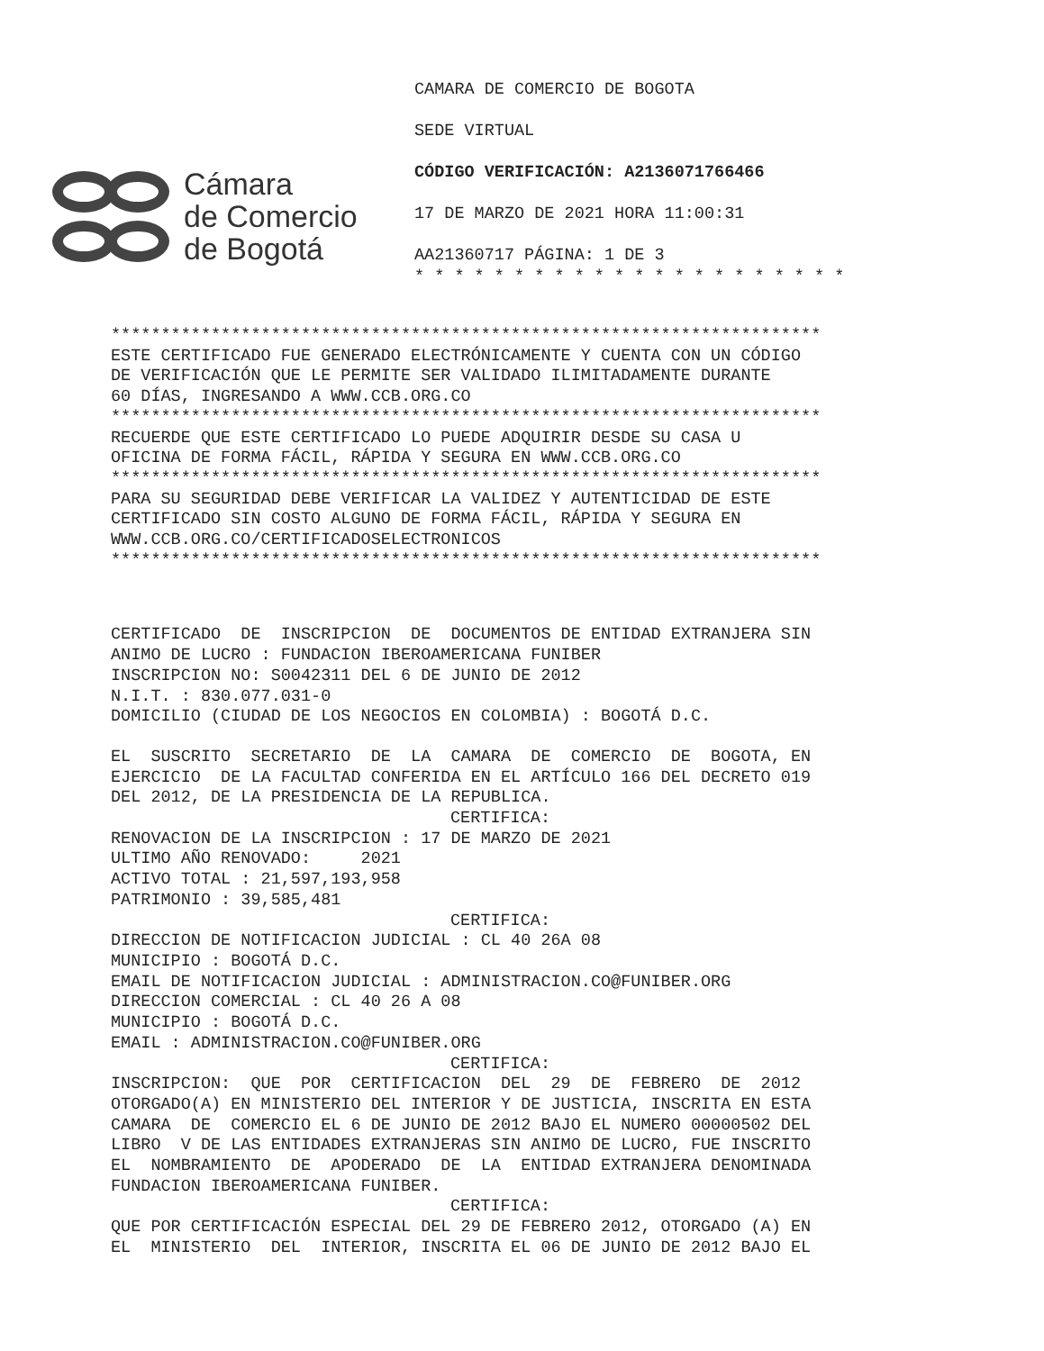Cámara
de Comercio
de Bogotá
CAMARA DE COMERCIO DE BOGOTA
SEDE VIRTUAL
CÓDIGO VERIFICACIÓN: A2136071766466
17 DE MARZO DE 2021 HORA 11:00:31
AA21360717 PÁGINA: 1 DE 3
* * * * * * * * * * * * * * * * * * * * * *
***********************************************************************
ESTE CERTIFICADO FUE GENERADO ELECTRÓNICAMENTE Y CUENTA CON UN CÓDIGO DE VERIFICACIÓN QUE LE PERMITE SER VALIDADO ILIMITADAMENTE DURANTE 60 DÍAS, INGRESANDO A WWW.CCB.ORG.CO
***********************************************************************
RECUERDE QUE ESTE CERTIFICADO LO PUEDE ADQUIRIR DESDE SU CASA U OFICINA DE FORMA FÁCIL, RÁPIDA Y SEGURA EN WWW.CCB.ORG.CO
***********************************************************************
PARA SU SEGURIDAD DEBE VERIFICAR LA VALIDEZ Y AUTENTICIDAD DE ESTE CERTIFICADO SIN COSTO ALGUNO DE FORMA FÁCIL, RÁPIDA Y SEGURA EN WWW.CCB.ORG.CO/CERTIFICADOSELECTRONICOS
***********************************************************************
CERTIFICADO DE INSCRIPCION DE DOCUMENTOS DE ENTIDAD EXTRANJERA SIN ANIMO DE LUCRO : FUNDACION IBEROAMERICANA FUNIBER INSCRIPCION NO: S0042311 DEL 6 DE JUNIO DE 2012 N.I.T. : 830.077.031-0 DOMICILIO (CIUDAD DE LOS NEGOCIOS EN COLOMBIA) : BOGOTÁ D.C.
EL SUSCRITO SECRETARIO DE LA CAMARA DE COMERCIO DE BOGOTA, EN EJERCICIO DE LA FACULTAD CONFERIDA EN EL ARTÍCULO 166 DEL DECRETO 019 DEL 2012, DE LA PRESIDENCIA DE LA REPUBLICA.
CERTIFICA:
RENOVACION DE LA INSCRIPCION : 17 DE MARZO DE 2021 ULTIMO AÑO RENOVADO: 2021 ACTIVO TOTAL : 21,597,193,958 PATRIMONIO : 39,585,481
CERTIFICA:
DIRECCION DE NOTIFICACION JUDICIAL : CL 40 26A 08 MUNICIPIO : BOGOTÁ D.C. EMAIL DE NOTIFICACION JUDICIAL : ADMINISTRACION.CO@FUNIBER.ORG DIRECCION COMERCIAL : CL 40 26 A 08 MUNICIPIO : BOGOTÁ D.C. EMAIL : ADMINISTRACION.CO@FUNIBER.ORG
CERTIFICA:
INSCRIPCION: QUE POR CERTIFICACION DEL 29 DE FEBRERO DE 2012 OTORGADO(A) EN MINISTERIO DEL INTERIOR Y DE JUSTICIA, INSCRITA EN ESTA CAMARA DE COMERCIO EL 6 DE JUNIO DE 2012 BAJO EL NUMERO 00000502 DEL LIBRO V DE LAS ENTIDADES EXTRANJERAS SIN ANIMO DE LUCRO, FUE INSCRITO EL NOMBRAMIENTO DE APODERADO DE LA ENTIDAD EXTRANJERA DENOMINADA FUNDACION IBEROAMERICANA FUNIBER.
CERTIFICA:
QUE POR CERTIFICACIÓN ESPECIAL DEL 29 DE FEBRERO 2012, OTORGADO (A) EN EL MINISTERIO DEL INTERIOR, INSCRITA EL 06 DE JUNIO DE 2012 BAJO EL